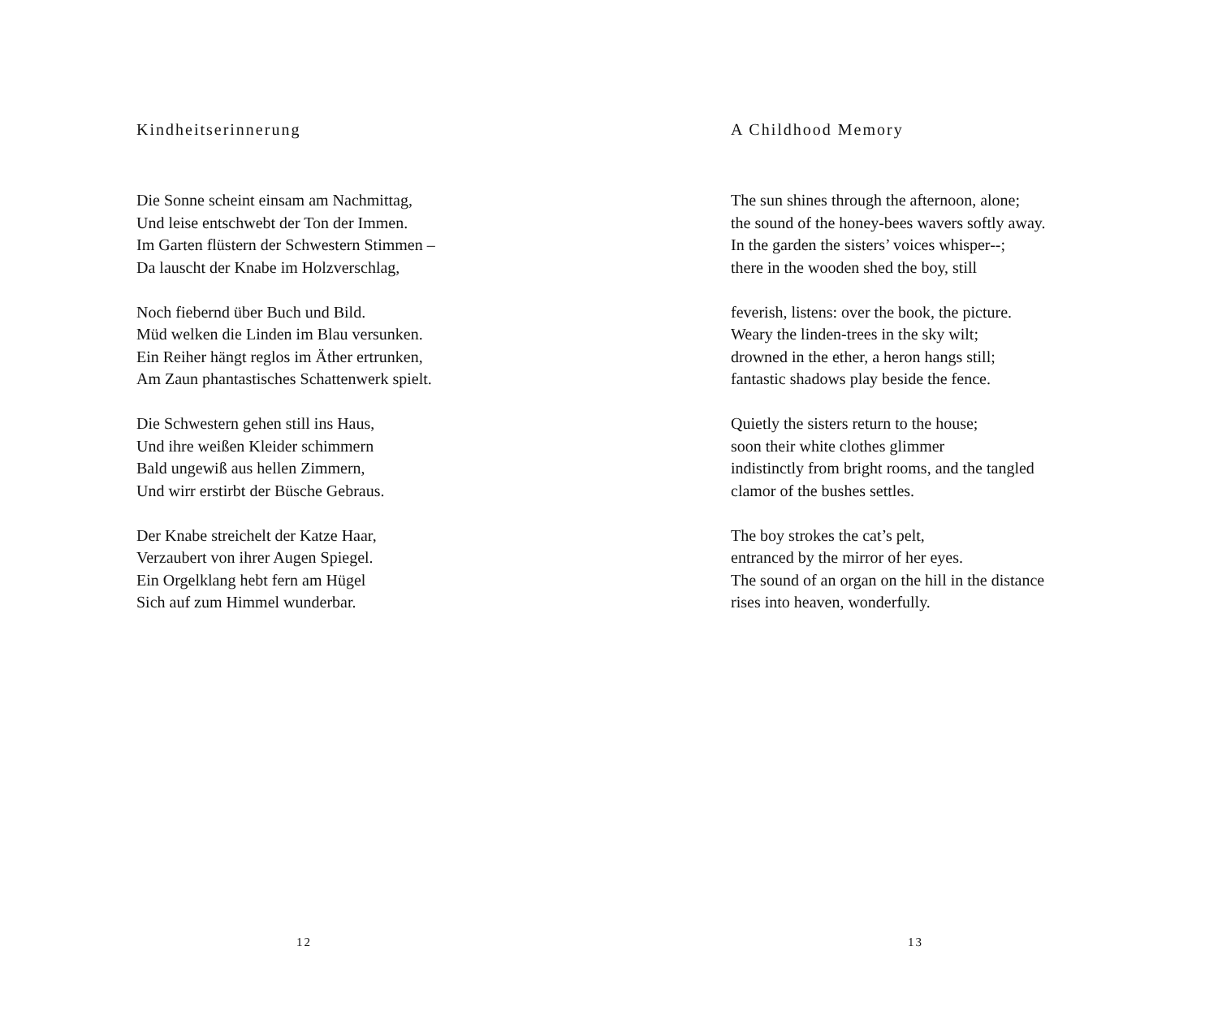Kindheitserinnerung
Die Sonne scheint einsam am Nachmittag,
Und leise entschwebt der Ton der Immen.
Im Garten flüstern der Schwestern Stimmen –
Da lauscht der Knabe im Holzverschlag,
Noch fiebernd über Buch und Bild.
Müd welken die Linden im Blau versunken.
Ein Reiher hängt reglos im Äther ertrunken,
Am Zaun phantastisches Schattenwerk spielt.
Die Schwestern gehen still ins Haus,
Und ihre weißen Kleider schimmern
Bald ungewiß aus hellen Zimmern,
Und wirr erstirbt der Büsche Gebraus.
Der Knabe streichelt der Katze Haar,
Verzaubert von ihrer Augen Spiegel.
Ein Orgelklang hebt fern am Hügel
Sich auf zum Himmel wunderbar.
12
A Childhood Memory
The sun shines through the afternoon, alone;
the sound of the honey-bees wavers softly away.
In the garden the sisters’ voices whisper--;
there in the wooden shed the boy, still
feverish, listens: over the book, the picture.
Weary the linden-trees in the sky wilt;
drowned in the ether, a heron hangs still;
fantastic shadows play beside the fence.
Quietly the sisters return to the house;
soon their white clothes glimmer
indistinctly from bright rooms, and the tangled
clamor of the bushes settles.
The boy strokes the cat’s pelt,
entranced by the mirror of her eyes.
The sound of an organ on the hill in the distance
rises into heaven, wonderfully.
13